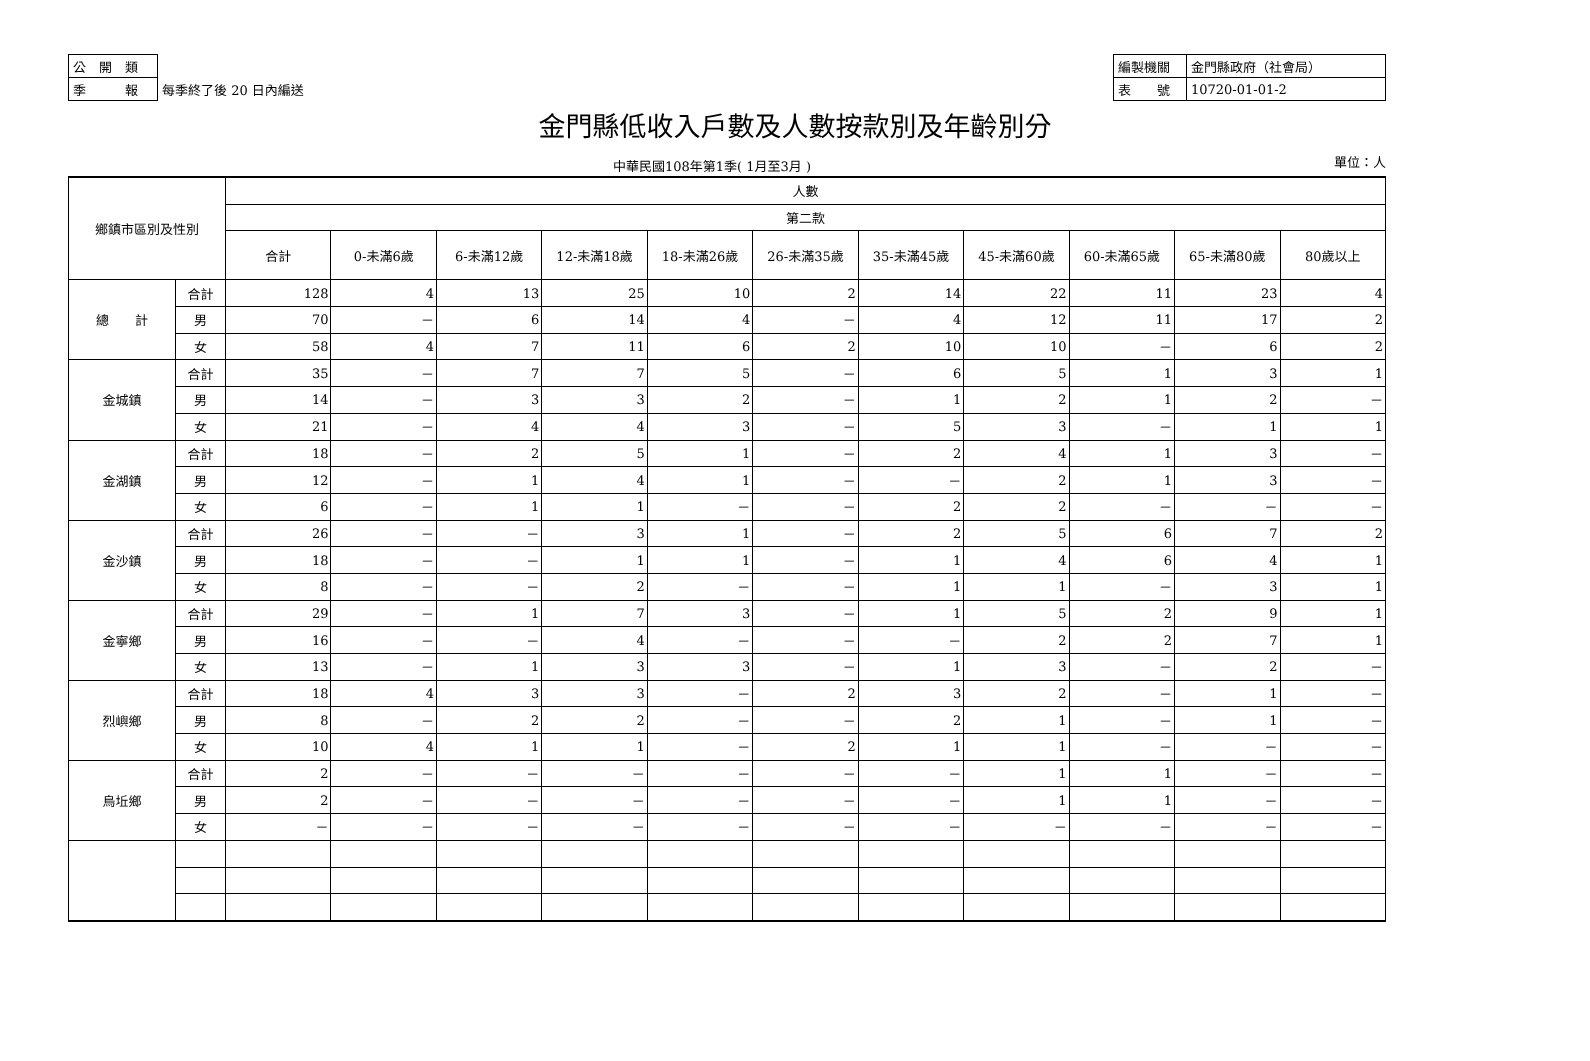| 公 開 類 | |
| 季 報 | 每季終了後 20 日內編送 |
| 編製機關 | 金門縣政府（社會局） |
| 表 號 | 10720-01-01-2 |
金門縣低收入戶數及人數按款別及年齡別分
中華民國108年第1季( 1月至3月 ) 單位：人
| 鄉鎮市區別及性別 | | 人數 | | | | | | | | | | |
| --- | --- | --- | --- | --- | --- | --- | --- | --- | --- | --- | --- | --- |
| | | 第二款 | | | | | | | | | | |
| | | 合計 | 0-未滿6歲 | 6-未滿12歲 | 12-未滿18歲 | 18-未滿26歲 | 26-未滿35歲 | 35-未滿45歲 | 45-未滿60歲 | 60-未滿65歲 | 65-未滿80歲 | 80歲以上 |
| 總 計 | 合計 | 128 | 4 | 13 | 25 | 10 | 2 | 14 | 22 | 11 | 23 | 4 |
| | 男 | 70 | － | 6 | 14 | 4 | － | 4 | 12 | 11 | 17 | 2 |
| | 女 | 58 | 4 | 7 | 11 | 6 | 2 | 10 | 10 | － | 6 | 2 |
| 金城鎮 | 合計 | 35 | － | 7 | 7 | 5 | － | 6 | 5 | 1 | 3 | 1 |
| | 男 | 14 | － | 3 | 3 | 2 | － | 1 | 2 | 1 | 2 | － |
| | 女 | 21 | － | 4 | 4 | 3 | － | 5 | 3 | － | 1 | 1 |
| 金湖鎮 | 合計 | 18 | － | 2 | 5 | 1 | － | 2 | 4 | 1 | 3 | － |
| | 男 | 12 | － | 1 | 4 | 1 | － | － | 2 | 1 | 3 | － |
| | 女 | 6 | － | 1 | 1 | － | － | 2 | 2 | － | － | － |
| 金沙鎮 | 合計 | 26 | － | － | 3 | 1 | － | 2 | 5 | 6 | 7 | 2 |
| | 男 | 18 | － | － | 1 | 1 | － | 1 | 4 | 6 | 4 | 1 |
| | 女 | 8 | － | － | 2 | － | － | 1 | 1 | － | 3 | 1 |
| 金寧鄉 | 合計 | 29 | － | 1 | 7 | 3 | － | 1 | 5 | 2 | 9 | 1 |
| | 男 | 16 | － | － | 4 | － | － | － | 2 | 2 | 7 | 1 |
| | 女 | 13 | － | 1 | 3 | 3 | － | 1 | 3 | － | 2 | － |
| 烈嶼鄉 | 合計 | 18 | 4 | 3 | 3 | － | 2 | 3 | 2 | － | 1 | － |
| | 男 | 8 | － | 2 | 2 | － | － | 2 | 1 | － | 1 | － |
| | 女 | 10 | 4 | 1 | 1 | － | 2 | 1 | 1 | － | － | － |
| 烏坵鄉 | 合計 | 2 | － | － | － | － | － | － | 1 | 1 | － | － |
| | 男 | 2 | － | － | － | － | － | － | 1 | 1 | － | － |
| | 女 | － | － | － | － | － | － | － | － | － | － | － |